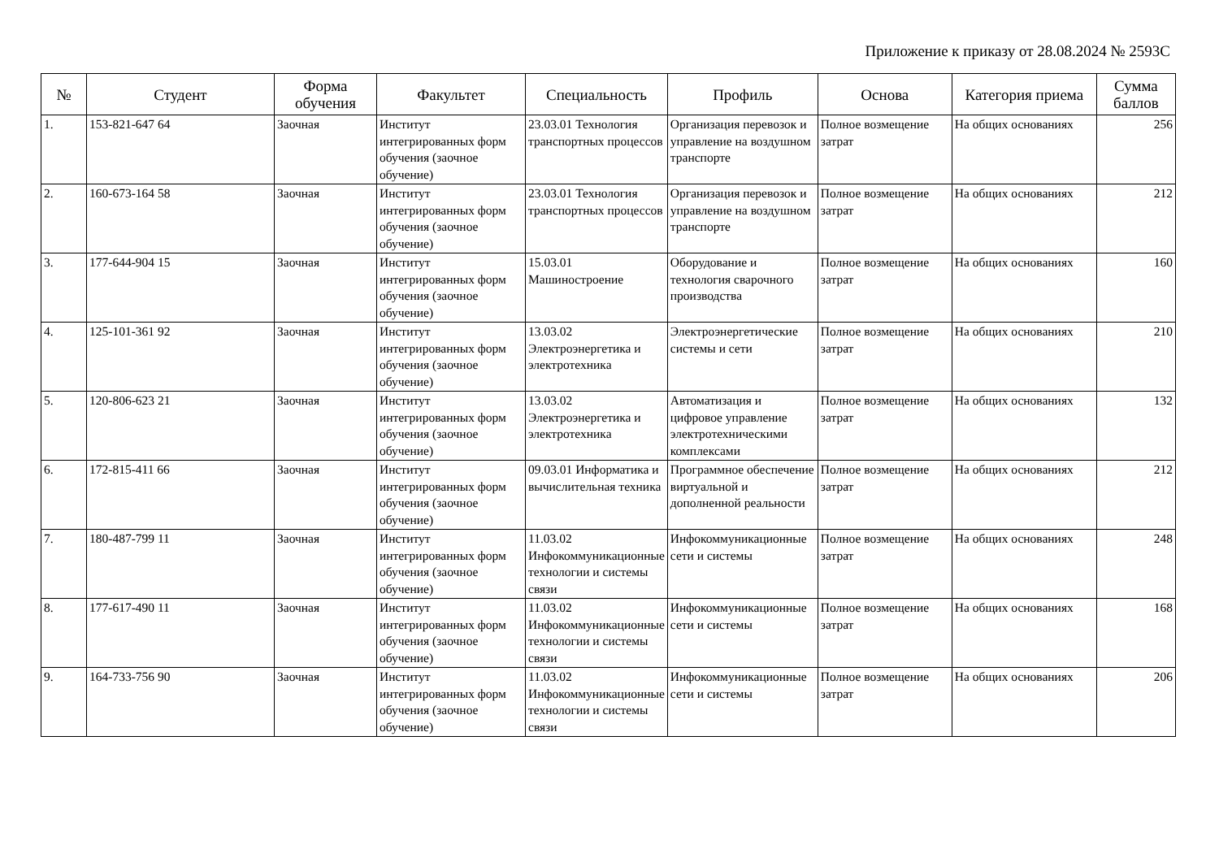Приложение к приказу от 28.08.2024 № 2593С
| № | Студент | Форма обучения | Факультет | Специальность | Профиль | Основа | Категория приема | Сумма баллов |
| --- | --- | --- | --- | --- | --- | --- | --- | --- |
| 1. | 153-821-647 64 | Заочная | Институт интегрированных форм обучения (заочное обучение) | 23.03.01 Технология транспортных процессов | Организация перевозок и управление на воздушном транспорте | Полное возмещение затрат | На общих основаниях | 256 |
| 2. | 160-673-164 58 | Заочная | Институт интегрированных форм обучения (заочное обучение) | 23.03.01 Технология транспортных процессов | Организация перевозок и управление на воздушном транспорте | Полное возмещение затрат | На общих основаниях | 212 |
| 3. | 177-644-904 15 | Заочная | Институт интегрированных форм обучения (заочное обучение) | 15.03.01 Машиностроение | Оборудование и технология сварочного производства | Полное возмещение затрат | На общих основаниях | 160 |
| 4. | 125-101-361 92 | Заочная | Институт интегрированных форм обучения (заочное обучение) | 13.03.02 Электроэнергетика и электротехника | Электроэнергетические системы и сети | Полное возмещение затрат | На общих основаниях | 210 |
| 5. | 120-806-623 21 | Заочная | Институт интегрированных форм обучения (заочное обучение) | 13.03.02 Электроэнергетика и электротехника | Автоматизация и цифровое управление электротехническими комплексами | Полное возмещение затрат | На общих основаниях | 132 |
| 6. | 172-815-411 66 | Заочная | Институт интегрированных форм обучения (заочное обучение) | 09.03.01 Информатика и вычислительная техника | Программное обеспечение виртуальной и дополненной реальности | Полное возмещение затрат | На общих основаниях | 212 |
| 7. | 180-487-799 11 | Заочная | Институт интегрированных форм обучения (заочное обучение) | 11.03.02 Инфокоммуникационные технологии и системы связи | Инфокоммуникационные сети и системы | Полное возмещение затрат | На общих основаниях | 248 |
| 8. | 177-617-490 11 | Заочная | Институт интегрированных форм обучения (заочное обучение) | 11.03.02 Инфокоммуникационные технологии и системы связи | Инфокоммуникационные сети и системы | Полное возмещение затрат | На общих основаниях | 168 |
| 9. | 164-733-756 90 | Заочная | Институт интегрированных форм обучения (заочное обучение) | 11.03.02 Инфокоммуникационные технологии и системы связи | Инфокоммуникационные сети и системы | Полное возмещение затрат | На общих основаниях | 206 |